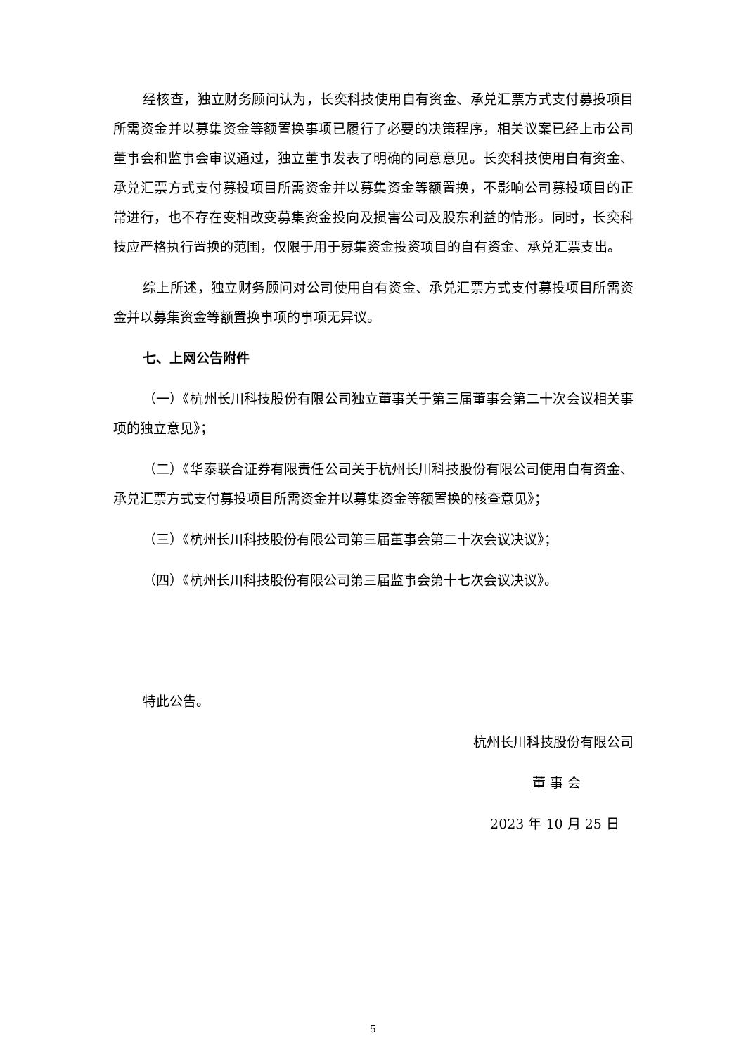经核查，独立财务顾问认为，长奕科技使用自有资金、承兑汇票方式支付募投项目所需资金并以募集资金等额置换事项已履行了必要的决策程序，相关议案已经上市公司董事会和监事会审议通过，独立董事发表了明确的同意意见。长奕科技使用自有资金、承兑汇票方式支付募投项目所需资金并以募集资金等额置换，不影响公司募投项目的正常进行，也不存在变相改变募集资金投向及损害公司及股东利益的情形。同时，长奕科技应严格执行置换的范围，仅限于用于募集资金投资项目的自有资金、承兑汇票支出。
综上所述，独立财务顾问对公司使用自有资金、承兑汇票方式支付募投项目所需资金并以募集资金等额置换事项的事项无异议。
七、上网公告附件
（一）《杭州长川科技股份有限公司独立董事关于第三届董事会第二十次会议相关事项的独立意见》；
（二）《华泰联合证券有限责任公司关于杭州长川科技股份有限公司使用自有资金、承兑汇票方式支付募投项目所需资金并以募集资金等额置换的核查意见》；
（三）《杭州长川科技股份有限公司第三届董事会第二十次会议决议》；
（四）《杭州长川科技股份有限公司第三届监事会第十七次会议决议》。
特此公告。
杭州长川科技股份有限公司
董 事 会
2023 年 10 月 25 日
5